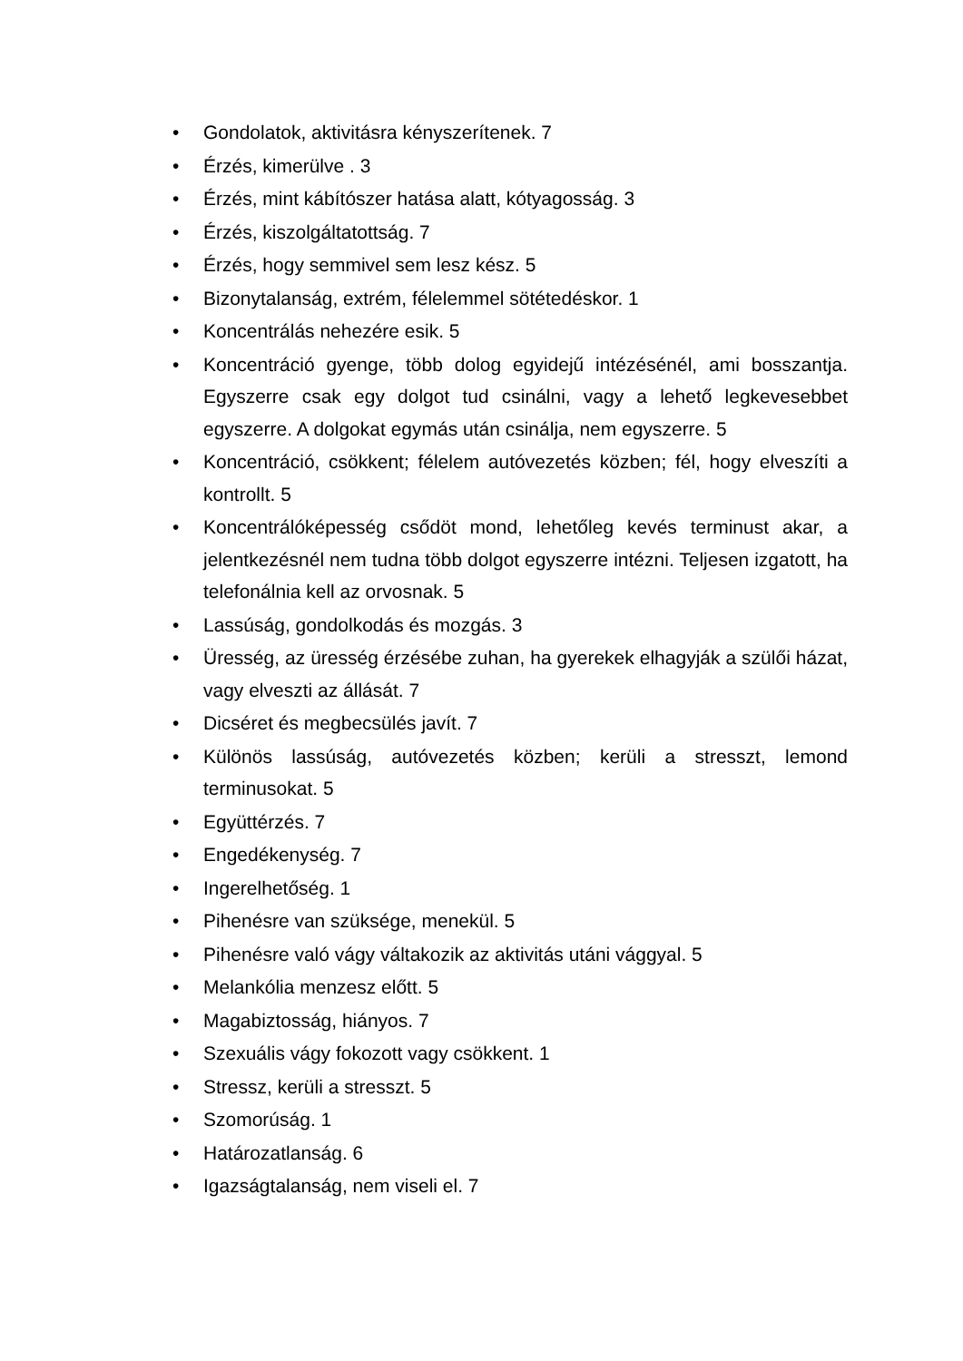• Gondolatok, aktivitásra kényszerítenek. 7
• Érzés, kimerülve . 3
• Érzés, mint kábítószer hatása alatt, kótyagosság. 3
• Érzés, kiszolgáltatottság. 7
• Érzés, hogy semmivel sem lesz kész. 5
• Bizonytalanság, extrém, félelemmel sötétedéskor. 1
• Koncentrálás nehezére esik. 5
• Koncentráció gyenge, több dolog egyidejű intézésénél, ami bosszantja. Egyszerre csak egy dolgot tud csinálni, vagy a lehető legkevesebbet egyszerre. A dolgokat egymás után csinálja, nem egyszerre. 5
• Koncentráció, csökkent; félelem autóvezetés közben; fél, hogy elveszíti a kontrollt. 5
• Koncentrálóképesség csődöt mond, lehetőleg kevés terminust akar, a jelentkezésnél nem tudna több dolgot egyszerre intézni. Teljesen izgatott, ha telefonálnia kell az orvosnak. 5
• Lassúság, gondolkodás és mozgás. 3
• Üresség, az üresség érzésébe zuhan, ha gyerekek elhagyják a szülői házat, vagy elveszti az állását. 7
• Dicséret és megbecsülés javít. 7
• Különös lassúság, autóvezetés közben; kerüli a stresszt, lemond terminusokat. 5
• Együttérzés. 7
• Engedékenység. 7
• Ingerelhetőség. 1
• Pihenésre van szüksége, menekül. 5
• Pihenésre való vágy váltakozik az aktivitás utáni vággyal. 5
• Melankólia menzesz előtt. 5
• Magabiztosság, hiányos. 7
• Szexuális vágy fokozott vagy csökkent. 1
• Stressz, kerüli a stresszt. 5
• Szomorúság. 1
• Határozatlanság. 6
• Igazságtalanság, nem viseli el. 7